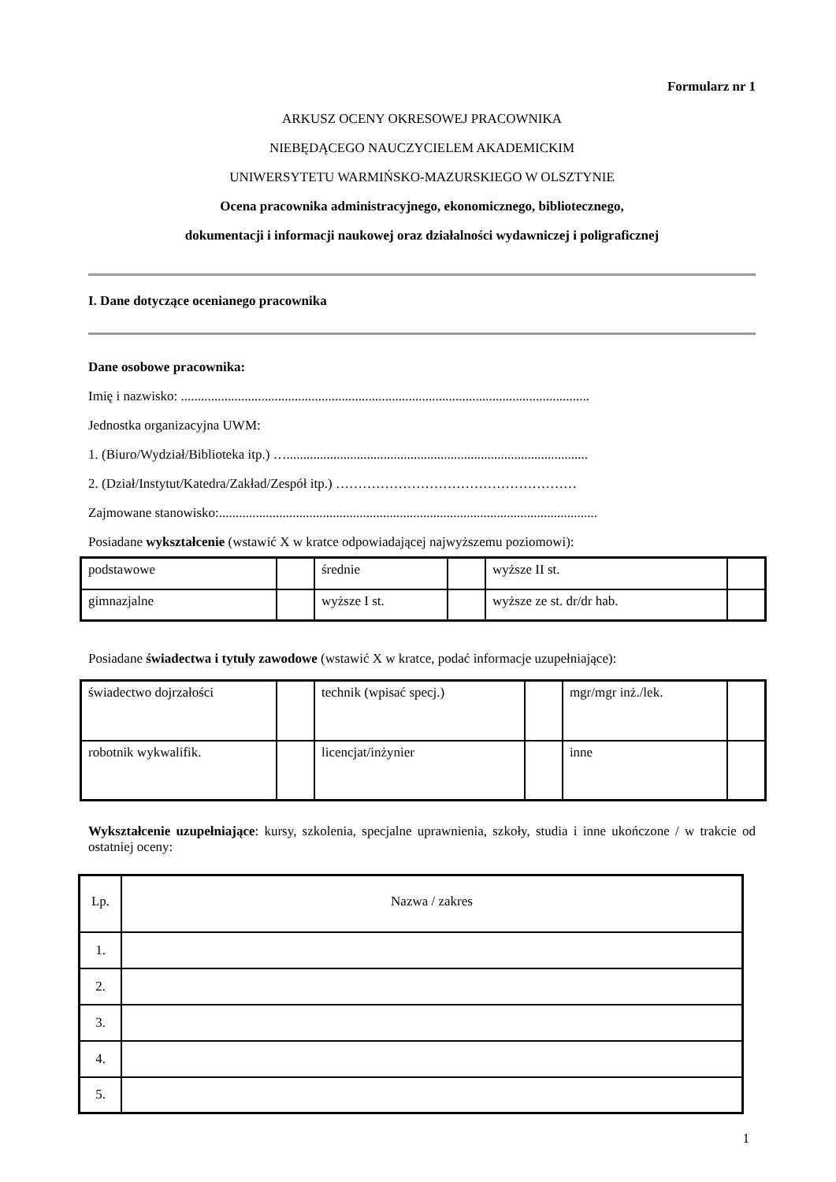Formularz nr 1
ARKUSZ OCENY OKRESOWEJ PRACOWNIKA
NIEBĘDĄCEGO NAUCZYCIELEM AKADEMICKIM
UNIWERSYTETU WARMIŃSKO-MAZURSKIEGO W OLSZTYNIE
Ocena pracownika administracyjnego, ekonomicznego, bibliotecznego,
dokumentacji i informacji naukowej oraz działalności wydawniczej i poligraficznej
I. Dane dotyczące ocenianego pracownika
Dane osobowe pracownika:
Imię i nazwisko: ..........................................................................................................................
Jednostka organizacyjna UWM:
1. (Biuro/Wydział/Biblioteka itp.) …..........................................................................................
2. (Dział/Instytut/Katedra/Zakład/Zespół itp.) ………………………………………………
Zajmowane stanowisko:.................................................................................................................
Posiadane wykształcenie (wstawić X w kratce odpowiadającej najwyższemu poziomowi):
| podstawowe | | średnie | | wyższe II st. | |
| gimnazjalne | | wyższe I st. | | wyższe ze st. dr/dr hab. | |
Posiadane świadectwa i tytuły zawodowe (wstawić X w kratce, podać informacje uzupełniające):
| świadectwo dojrzałości | | technik (wpisać specj.) | | mgr/mgr inż./lek. | |
| robotnik wykwalifik. | | licencjat/inżynier | | inne | |
Wykształcenie uzupełniające: kursy, szkolenia, specjalne uprawnienia, szkoły, studia i inne ukończone / w trakcie od ostatniej oceny:
| Lp. | Nazwa / zakres |
| 1. | |
| 2. | |
| 3. | |
| 4. | |
| 5. | |
1